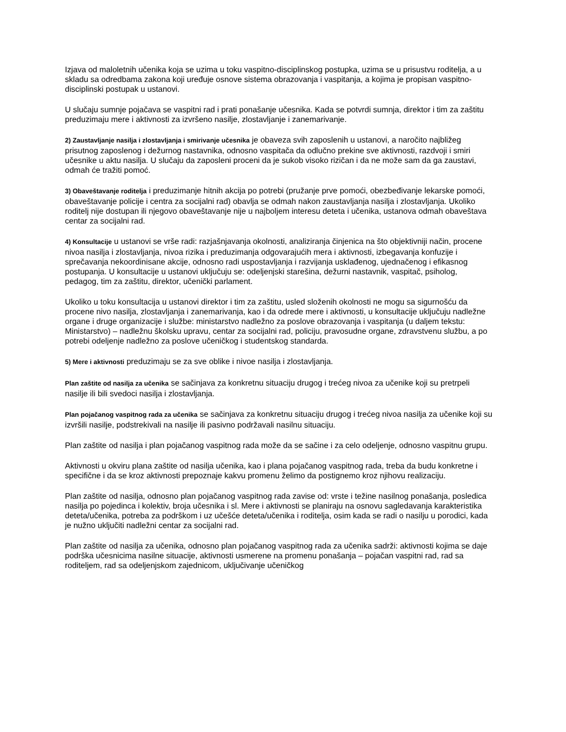Izjava od maloletnih učenika koja se uzima u toku vaspitno-disciplinskog postupka, uzima se u prisustvu roditelja, a u skladu sa odredbama zakona koji uređuje osnove sistema obrazovanja i vaspitanja, a kojima je propisan vaspitno-disciplinski postupak u ustanovi.
U slučaju sumnje pojačava se vaspitni rad i prati ponašanje učesnika. Kada se potvrdi sumnja, direktor i tim za zaštitu preduzimaju mere i aktivnosti za izvršeno nasilje, zlostavljanje i zanemarivanje.
2) Zaustavljanje nasilja i zlostavljanja i smirivanje učesnika je obaveza svih zaposlenih u ustanovi, a naročito najbližeg prisutnog zaposlenog i dežurnog nastavnika, odnosno vaspitača da odlučno prekine sve aktivnosti, razdvoji i smiri učesnike u aktu nasilja. U slučaju da zaposleni proceni da je sukob visoko rizičan i da ne može sam da ga zaustavi, odmah će tražiti pomoć.
3) Obaveštavanje roditelja i preduzimanje hitnih akcija po potrebi (pružanje prve pomoći, obezbeđivanje lekarske pomoći, obaveštavanje policije i centra za socijalni rad) obavlja se odmah nakon zaustavljanja nasilja i zlostavljanja. Ukoliko roditelj nije dostupan ili njegovo obaveštavanje nije u najboljem interesu deteta i učenika, ustanova odmah obaveštava centar za socijalni rad.
4) Konsultacije u ustanovi se vrše radi: razjašnjavanja okolnosti, analiziranja činjenica na što objektivniji način, procene nivoa nasilja i zlostavljanja, nivoa rizika i preduzimanja odgovarajućih mera i aktivnosti, izbegavanja konfuzije i sprečavanja nekoordinisane akcije, odnosno radi uspostavljanja i razvijanja usklađenog, ujednačenog i efikasnog postupanja. U konsultacije u ustanovi uključuju se: odeljenjski starešina, dežurni nastavnik, vaspitač, psiholog, pedagog, tim za zaštitu, direktor, učenički parlament.
Ukoliko u toku konsultacija u ustanovi direktor i tim za zaštitu, usled složenih okolnosti ne mogu sa sigurnošću da procene nivo nasilja, zlostavljanja i zanemarivanja, kao i da odrede mere i aktivnosti, u konsultacije uključuju nadležne organe i druge organizacije i službe: ministarstvo nadležno za poslove obrazovanja i vaspitanja (u daljem tekstu: Ministarstvo) – nadležnu školsku upravu, centar za socijalni rad, policiju, pravosudne organe, zdravstvenu službu, a po potrebi odeljenje nadležno za poslove učeničkog i studentskog standarda.
5) Mere i aktivnosti preduzimaju se za sve oblike i nivoe nasilja i zlostavljanja.
Plan zaštite od nasilja za učenika se sačinjava za konkretnu situaciju drugog i trećeg nivoa za učenike koji su pretrpeli nasilje ili bili svedoci nasilja i zlostavljanja.
Plan pojačanog vaspitnog rada za učenika se sačinjava za konkretnu situaciju drugog i trećeg nivoa nasilja za učenike koji su izvršili nasilje, podstrekivali na nasilje ili pasivno podržavali nasilnu situaciju.
Plan zaštite od nasilja i plan pojačanog vaspitnog rada može da se sačine i za celo odeljenje, odnosno vaspitnu grupu.
Aktivnosti u okviru plana zaštite od nasilja učenika, kao i plana pojačanog vaspitnog rada, treba da budu konkretne i specifične i da se kroz aktivnosti prepoznaje kakvu promenu želimo da postignemo kroz njihovu realizaciju.
Plan zaštite od nasilja, odnosno plan pojačanog vaspitnog rada zavise od: vrste i težine nasilnog ponašanja, posledica nasilja po pojedinca i kolektiv, broja učesnika i sl. Mere i aktivnosti se planiraju na osnovu sagledavanja karakteristika deteta/učenika, potreba za podrškom i uz učešće deteta/učenika i roditelja, osim kada se radi o nasilju u porodici, kada je nužno uključiti nadležni centar za socijalni rad.
Plan zaštite od nasilja za učenika, odnosno plan pojačanog vaspitnog rada za učenika sadrži: aktivnosti kojima se daje podrška učesnicima nasilne situacije, aktivnosti usmerene na promenu ponašanja – pojačan vaspitni rad, rad sa roditeljem, rad sa odeljenjskom zajednicom, uključivanje učeničkog